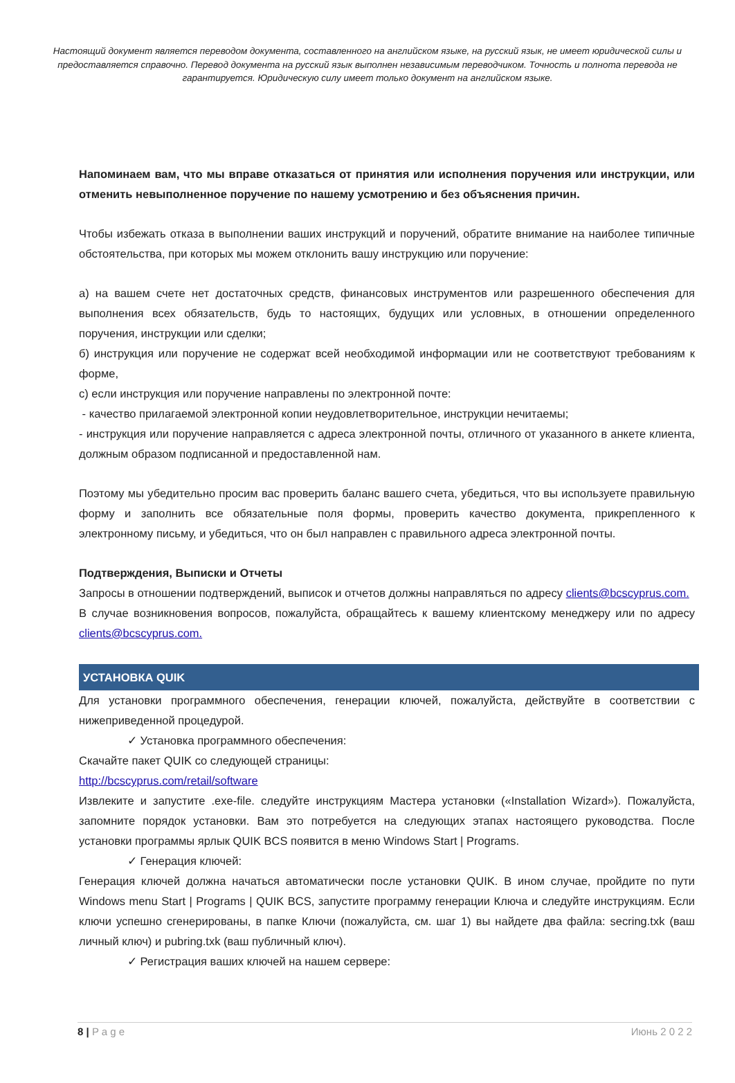Настоящий документ является переводом документа, составленного на английском языке, на русский язык, не имеет юридической силы и предоставляется справочно. Перевод документа на русский язык выполнен независимым переводчиком. Точность и полнота перевода не гарантируется. Юридическую силу имеет только документ на английском языке.
Напоминаем вам, что мы вправе отказаться от принятия или исполнения поручения или инструкции, или отменить невыполненное поручение по нашему усмотрению и без объяснения причин.
Чтобы избежать отказа в выполнении ваших инструкций и поручений, обратите внимание на наиболее типичные обстоятельства, при которых мы можем отклонить вашу инструкцию или поручение:
а) на вашем счете нет достаточных средств, финансовых инструментов или разрешенного обеспечения для выполнения всех обязательств, будь то настоящих, будущих или условных, в отношении определенного поручения, инструкции или сделки;
б) инструкция или поручение не содержат всей необходимой информации или не соответствуют требованиям к форме,
с) если инструкция или поручение направлены по электронной почте:
- качество прилагаемой электронной копии неудовлетворительное, инструкции нечитаемы;
- инструкция или поручение направляется с адреса электронной почты, отличного от указанного в анкете клиента, должным образом подписанной и предоставленной нам.
Поэтому мы убедительно просим вас проверить баланс вашего счета, убедиться, что вы используете правильную форму и заполнить все обязательные поля формы, проверить качество документа, прикрепленного к электронному письму, и убедиться, что он был направлен с правильного адреса электронной почты.
Подтверждения, Выписки и Отчеты
Запросы в отношении подтверждений, выписок и отчетов должны направляться по адресу clients@bcscyprus.com.
В случае возникновения вопросов, пожалуйста, обращайтесь к вашему клиентскому менеджеру или по адресу clients@bcscyprus.com.
УСТАНОВКА QUIK
Для установки программного обеспечения, генерации ключей, пожалуйста, действуйте в соответствии с нижеприведенной процедурой.
✓ Установка программного обеспечения:
Скачайте пакет QUIK со следующей страницы:
http://bcscyprus.com/retail/software
Извлеките и запустите .exe-file. следуйте инструкциям Мастера установки («Installation Wizard»). Пожалуйста, запомните порядок установки. Вам это потребуется на следующих этапах настоящего руководства. После установки программы ярлык QUIK BCS появится в меню Windows Start | Programs.
✓ Генерация ключей:
Генерация ключей должна начаться автоматически после установки QUIK. В ином случае, пройдите по пути Windows menu Start | Programs | QUIK BCS, запустите программу генерации Ключа и следуйте инструкциям. Если ключи успешно сгенерированы, в папке Ключи (пожалуйста, см. шаг 1) вы найдете два файла: secring.txk (ваш личный ключ) и pubring.txk (ваш публичный ключ).
✓ Регистрация ваших ключей на нашем сервере:
8 | P a g e Июнь 2 0 2 2